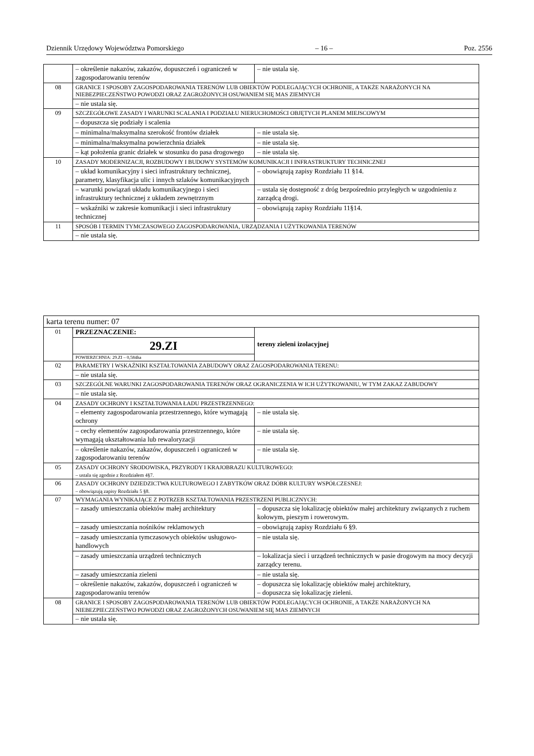Dziennik Urzędowy Województwa Pomorskiego – 16 – Poz. 2556
| | – określenie nakazów, zakazów, dopuszczeń i ograniczeń w zagospodarowaniu terenów | – nie ustala się. |
| 08 | GRANICE I SPOSOBY ZAGOSPODAROWANIA TERENÓW LUB OBIEKTÓW PODLEGAJĄCYCH OCHRONIE, A TAKŻE NARAŻONYCH NA NIEBEZPIECZEŃSTWO POWODZI ORAZ ZAGROŻONYCH OSUWANIEM SIĘ MAS ZIEMNYCH | |
| | – nie ustala się. | |
| 09 | SZCZEGÓŁOWE ZASADY I WARUNKI SCALANIA I PODZIAŁU NIERUCHOMOŚCI OBJĘTYCH PLANEM MIEJSCOWYM | |
| | – dopuszcza się podziały i scalenia | |
| | – minimalna/maksymalna szerokość frontów działek | – nie ustala się. |
| | – minimalna/maksymalna powierzchnia działek | – nie ustala się. |
| | – kąt położenia granic działek w stosunku do pasa drogowego | – nie ustala się. |
| 10 | ZASADY MODERNIZACJI, ROZBUDOWY I BUDOWY SYSTEMÓW KOMUNIKACJI I INFRASTRUKTURY TECHNICZNEJ | |
| | – układ komunikacyjny i sieci infrastruktury technicznej, parametry, klasyfikacja ulic i innych szlaków komunikacyjnych | – obowiązują zapisy Rozdziału 11 §14. |
| | – warunki powiązań układu komunikacyjnego i sieci infrastruktury technicznej z układem zewnętrznym | – ustala się dostępność z dróg bezpośrednio przyległych w uzgodnieniu z zarządcą drogi. |
| | – wskaźniki w zakresie komunikacji i sieci infrastruktury technicznej | – obowiązują zapisy Rozdziału 11§14. |
| 11 | SPOSÓB I TERMIN TYMCZASOWEGO ZAGOSPODAROWANIA, URZĄDZANIA I UŻYTKOWANIA TERENÓW | |
| | – nie ustala się. | |
| karta terenu numer: 07 | | |
| 01 | PRZEZNACZENIE: | tereny zieleni izolacyjnej |
| | 29.ZI | |
| | POWIERZCHNIA: 29.ZI – 0,584ha | |
| 02 | PARAMETRY I WSKAŹNIKI KSZTAŁTOWANIA ZABUDOWY ORAZ ZAGOSPODAROWANIA TERENU: | |
| | – nie ustala się. | |
| 03 | SZCZEGÓLNE WARUNKI ZAGOSPODAROWANIA TERENÓW ORAZ OGRANICZENIA W ICH UŻYTKOWANIU, W TYM ZAKAZ ZABUDOWY | |
| | – nie ustala się. | |
| 04 | ZASADY OCHRONY I KSZTAŁTOWANIA ŁADU PRZESTRZENNEGO: | |
| | – elementy zagospodarowania przestrzennego, które wymagają ochrony | – nie ustala się. |
| | – cechy elementów zagospodarowania przestrzennego, które wymagają ukształtowania lub rewaloryzacji | – nie ustala się. |
| | – określenie nakazów, zakazów, dopuszczeń i ograniczeń w zagospodarowaniu terenów | – nie ustala się. |
| 05 | ZASADY OCHRONY ŚRODOWISKA, PRZYRODY I KRAJOBRAZU KULTUROWEGO: – ustala się zgodnie z Rozdziałem 4§7. | |
| 06 | ZASADY OCHRONY DZIEDZICTWA KULTUROWEGO I ZABYTKÓW ORAZ DÓBR KULTURY WSPÓŁCZESNEJ: – obowiązują zapisy Rozdziału 5 §8. | |
| 07 | WYMAGANIA WYNIKAJĄCE Z POTRZEB KSZTAŁTOWANIA PRZESTRZENI PUBLICZNYCH: | |
| | – zasady umieszczania obiektów małej architektury | – dopuszcza się lokalizację obiektów małej architektury związanych z ruchem kołowym, pieszym i rowerowym. |
| | – zasady umieszczania nośników reklamowych | – obowiązują zapisy Rozdziału 6 §9. |
| | – zasady umieszczania tymczasowych obiektów usługowo-handlowych | – nie ustala się. |
| | – zasady umieszczania urządzeń technicznych | – lokalizacja sieci i urządzeń technicznych w pasie drogowym na mocy decyzji zarządcy terenu. |
| | – zasady umieszczania zieleni | – nie ustala się. |
| | – określenie nakazów, zakazów, dopuszczeń i ograniczeń w zagospodarowaniu terenów | – dopuszcza się lokalizację obiektów małej architektury, – dopuszcza się lokalizację zieleni. |
| 08 | GRANICE I SPOSOBY ZAGOSPODAROWANIA TERENÓW LUB OBIEKTÓW PODLEGAJĄCYCH OCHRONIE, A TAKŻE NARAŻONYCH NA NIEBEZPIECZEŃSTWO POWODZI ORAZ ZAGROŻONYCH OSUWANIEM SIĘ MAS ZIEMNYCH | |
| | – nie ustala się. | |